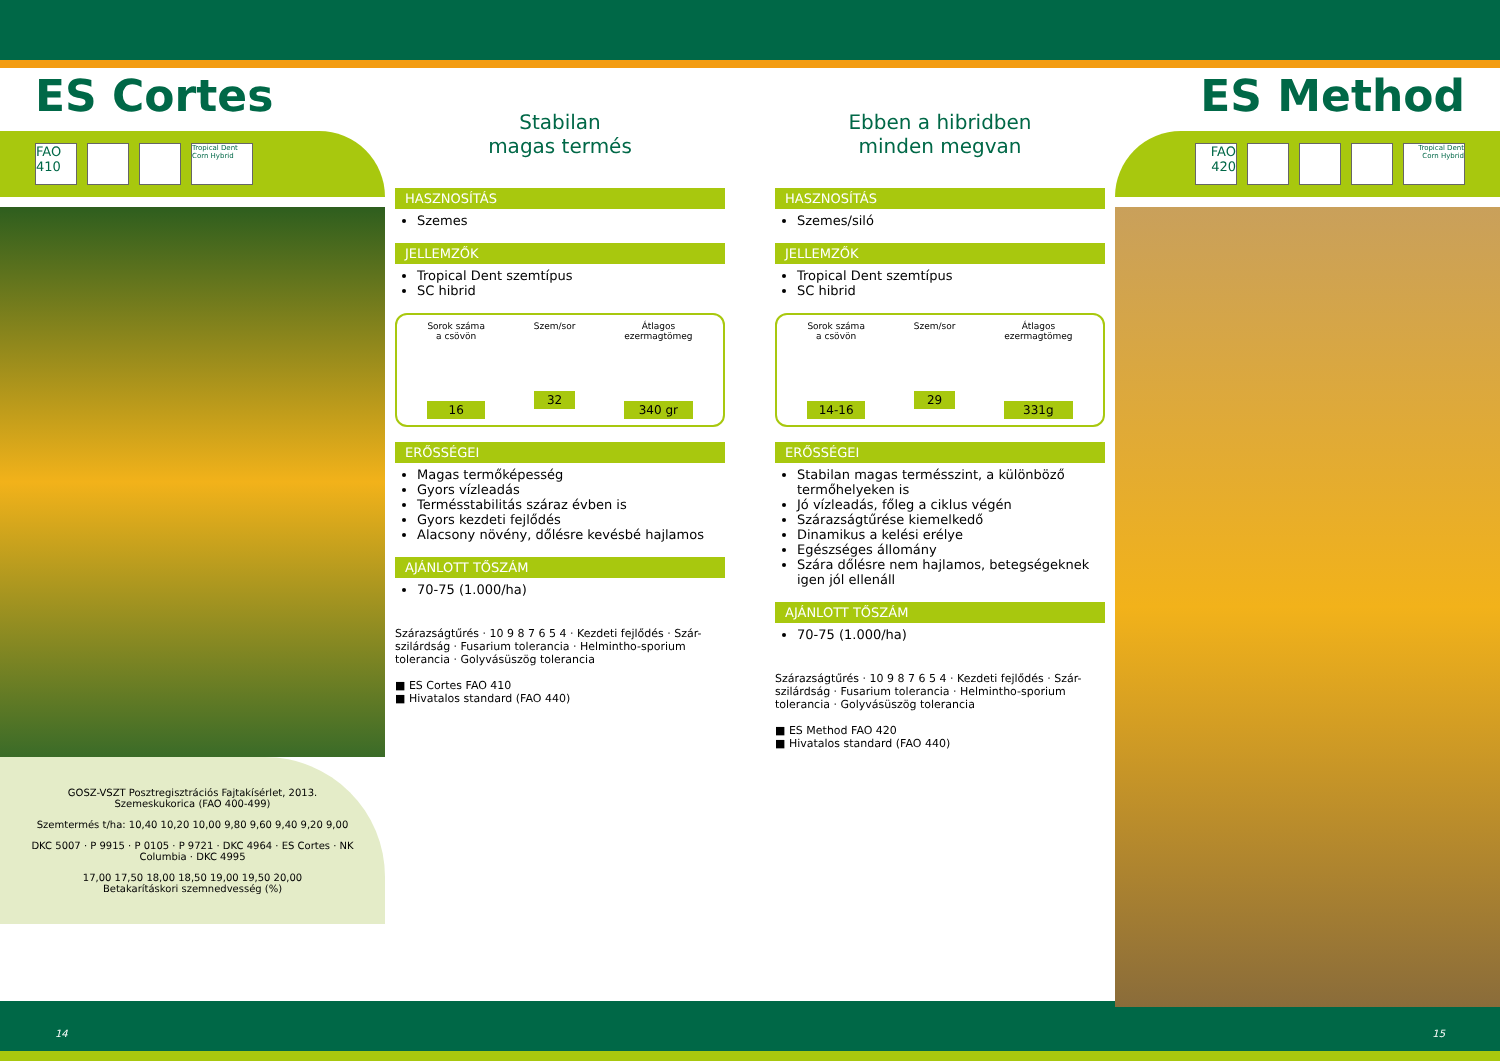ES Cortes
FAO 410 Tropical Dent Corn Hybrid
GOSZ-VSZT Posztregisztrációs Fajtakísérlet, 2013.
Szemeskukorica (FAO 400-499)
Szemtermés t/ha: 10,40 10,20 10,00 9,80 9,60 9,40 9,20 9,00
DKC 5007 · P 9915 · P 0105 · P 9721 · DKC 4964 · ES Cortes · NK Columbia · DKC 4995
17,00 17,50 18,00 18,50 19,00 19,50 20,00
Betakarításkori szemnedvesség (%)
Stabilan
magas termés
HASZNOSÍTÁS
Szemes
JELLEMZŐK
Tropical Dent szemtípus
SC hibrid
Sorok száma
a csövön
16
Szem/sor
32
Átlagos
ezermagtömeg
340 gr
ERŐSSÉGEI
Magas termőképesség
Gyors vízleadás
Termésstabilitás száraz évben is
Gyors kezdeti fejlődés
Alacsony növény, dőlésre kevésbé hajlamos
AJÁNLOTT TŐSZÁM
70-75 (1.000/ha)
Szárazságtűrés · 10 9 8 7 6 5 4 · Kezdeti fejlődés · Szár-szilárdság · Fusarium tolerancia · Helmintho-sporium tolerancia · Golyvásüszög tolerancia
■ ES Cortes FAO 410
■ Hivatalos standard (FAO 440)
Ebben a hibridben
minden megvan
HASZNOSÍTÁS
Szemes/siló
JELLEMZŐK
Tropical Dent szemtípus
SC hibrid
Sorok száma
a csövön
14-16
Szem/sor
29
Átlagos
ezermagtömeg
331g
ERŐSSÉGEI
Stabilan magas termésszint, a különböző termőhelyeken is
Jó vízleadás, főleg a ciklus végén
Szárazságtűrése kiemelkedő
Dinamikus a kelési erélye
Egészséges állomány
Szára dőlésre nem hajlamos, betegségeknek igen jól ellenáll
AJÁNLOTT TŐSZÁM
70-75 (1.000/ha)
Szárazságtűrés · 10 9 8 7 6 5 4 · Kezdeti fejlődés · Szár-szilárdság · Fusarium tolerancia · Helmintho-sporium tolerancia · Golyvásüszög tolerancia
■ ES Method FAO 420
■ Hivatalos standard (FAO 440)
ES Method
FAO 420 Tropical Dent Corn Hybrid
14 15